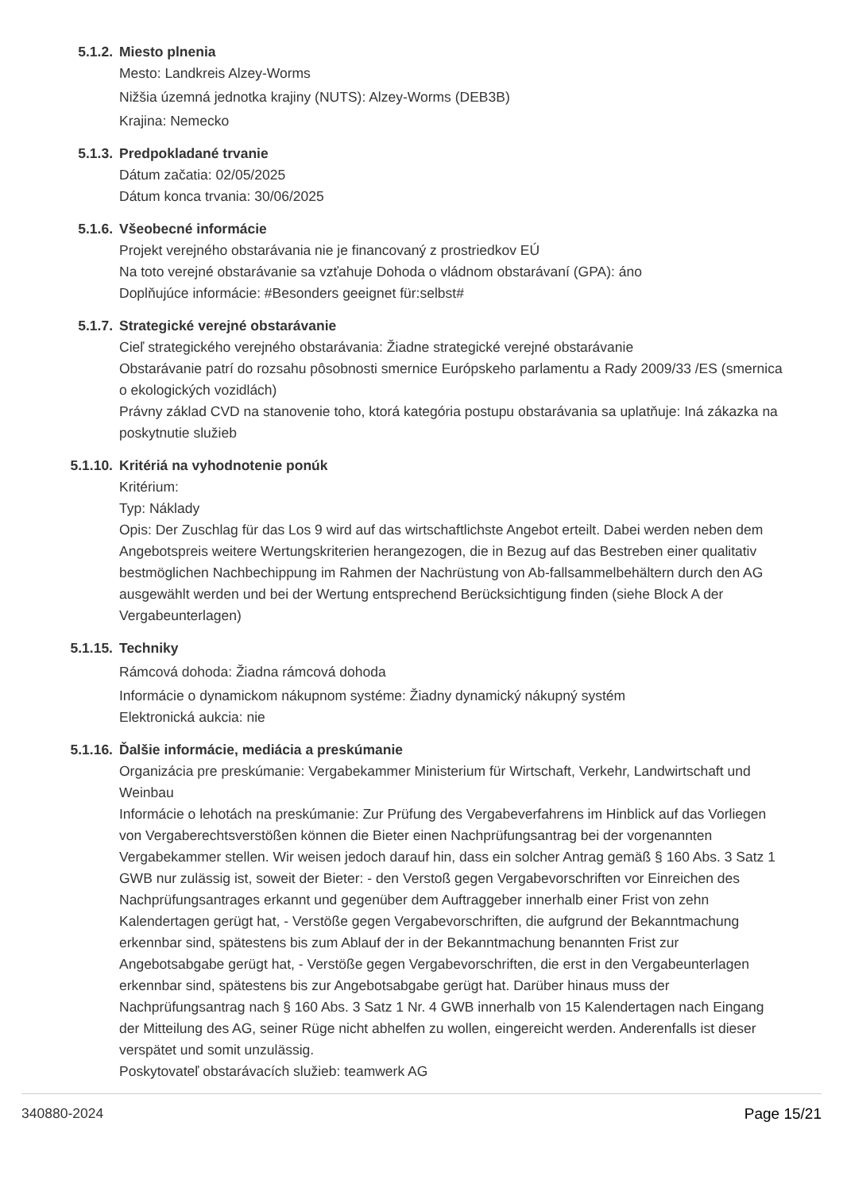5.1.2.
Miesto plnenia
Mesto: Landkreis Alzey-Worms
Nižšia územná jednotka krajiny (NUTS): Alzey-Worms (DEB3B)
Krajina: Nemecko
5.1.3.
Predpokladané trvanie
Dátum začatia: 02/05/2025
Dátum konca trvania: 30/06/2025
5.1.6.
Všeobecné informácie
Projekt verejného obstarávania nie je financovaný z prostriedkov EÚ
Na toto verejné obstarávanie sa vzťahuje Dohoda o vládnom obstarávaní (GPA): áno
Doplňujúce informácie: #Besonders geeignet für:selbst#
5.1.7.
Strategické verejné obstarávanie
Cieľ strategického verejného obstarávania: Žiadne strategické verejné obstarávanie
Obstarávanie patrí do rozsahu pôsobnosti smernice Európskeho parlamentu a Rady 2009/33 /ES (smernica o ekologických vozidlách)
Právny základ CVD na stanovenie toho, ktorá kategória postupu obstarávania sa uplatňuje: Iná zákazka na poskytnutie služieb
5.1.10.
Kritériá na vyhodnotenie ponúk
Kritérium:
Typ: Náklady
Opis: Der Zuschlag für das Los 9 wird auf das wirtschaftlichste Angebot erteilt. Dabei werden neben dem Angebotspreis weitere Wertungskriterien herangezogen, die in Bezug auf das Bestreben einer qualitativ bestmöglichen Nachbechippung im Rahmen der Nachrüstung von Ab-fallsammelbehältern durch den AG ausgewählt werden und bei der Wertung entsprechend Berücksichtigung finden (siehe Block A der Vergabeunterlagen)
5.1.15.
Techniky
Rámcová dohoda: Žiadna rámcová dohoda
Informácie o dynamickom nákupnom systéme: Žiadny dynamický nákupný systém
Elektronická aukcia: nie
5.1.16.
Ďalšie informácie, mediácia a preskúmanie
Organizácia pre preskúmanie: Vergabekammer Ministerium für Wirtschaft, Verkehr, Landwirtschaft und Weinbau
Informácie o lehotách na preskúmanie: Zur Prüfung des Vergabeverfahrens im Hinblick auf das Vorliegen von Vergaberechtsverstößen können die Bieter einen Nachprüfungsantrag bei der vorgenannten Vergabekammer stellen. Wir weisen jedoch darauf hin, dass ein solcher Antrag gemäß § 160 Abs. 3 Satz 1 GWB nur zulässig ist, soweit der Bieter: - den Verstoß gegen Vergabevorschriften vor Einreichen des Nachprüfungsantrages erkannt und gegenüber dem Auftraggeber innerhalb einer Frist von zehn Kalendertagen gerügt hat, - Verstöße gegen Vergabevorschriften, die aufgrund der Bekanntmachung erkennbar sind, spätestens bis zum Ablauf der in der Bekanntmachung benannten Frist zur Angebotsabgabe gerügt hat, - Verstöße gegen Vergabevorschriften, die erst in den Vergabeunterlagen erkennbar sind, spätestens bis zur Angebotsabgabe gerügt hat. Darüber hinaus muss der Nachprüfungsantrag nach § 160 Abs. 3 Satz 1 Nr. 4 GWB innerhalb von 15 Kalendertagen nach Eingang der Mitteilung des AG, seiner Rüge nicht abhelfen zu wollen, eingereicht werden. Anderenfalls ist dieser verspätet und somit unzulässig.
Poskytovateľ obstarávacích služieb: teamwerk AG
340880-2024 Page 15/21